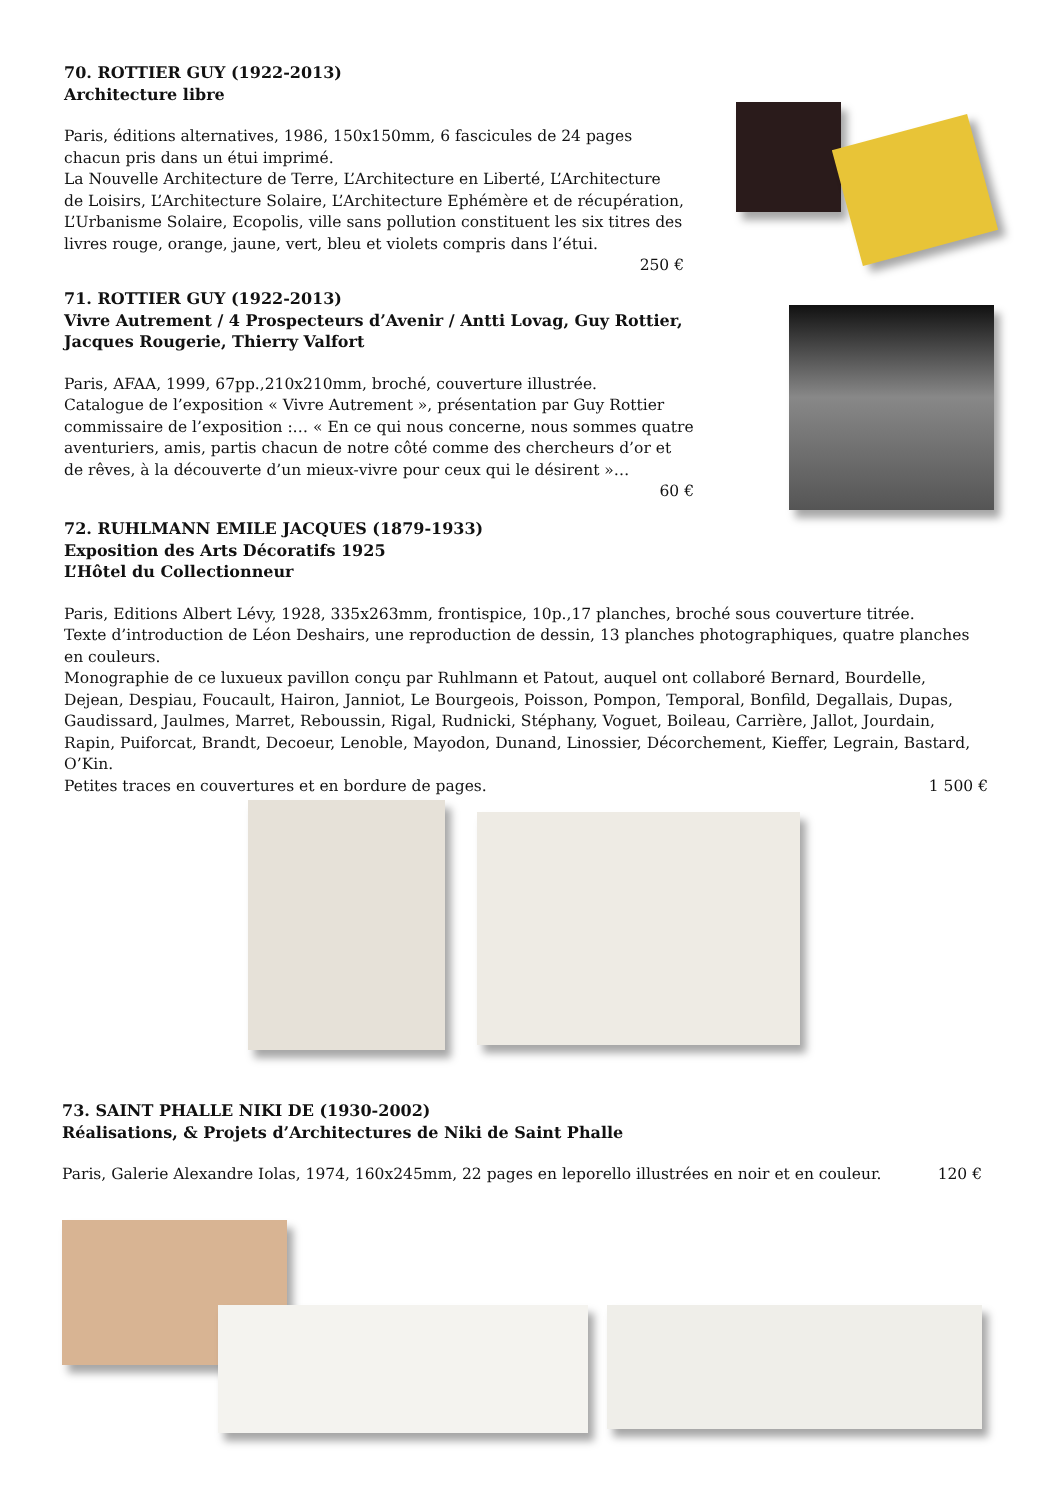70. ROTTIER GUY (1922-2013)
Architecture libre
Paris, éditions alternatives, 1986, 150x150mm, 6 fascicules de 24 pages chacun pris dans un étui imprimé.
La Nouvelle Architecture de Terre, L’Architecture en Liberté, L’Architecture de Loisirs, L’Architecture Solaire, L’Architecture Ephémère et de récupération, L’Urbanisme Solaire, Ecopolis, ville sans pollution constituent les six titres des livres rouge, orange, jaune, vert, bleu et violets compris dans l’étui.
250 €
71. ROTTIER GUY (1922-2013)
Vivre Autrement / 4 Prospecteurs d’Avenir / Antti Lovag, Guy Rottier, Jacques Rougerie, Thierry Valfort
Paris, AFAA, 1999, 67pp.,210x210mm, broché, couverture illustrée.
Catalogue de l’exposition « Vivre Autrement », présentation par Guy Rottier commissaire de l’exposition :… « En ce qui nous concerne, nous sommes quatre aventuriers, amis, partis chacun de notre côté comme des chercheurs d’or et de rêves, à la découverte d’un mieux-vivre pour ceux qui le désirent »…
60 €
72. RUHLMANN EMILE JACQUES (1879-1933)
Exposition des Arts Décoratifs 1925
L’Hôtel du Collectionneur
Paris, Editions Albert Lévy, 1928, 335x263mm, frontispice, 10p.,17 planches, broché sous couverture titrée.
Texte d’introduction de Léon Deshairs, une reproduction de dessin, 13 planches photographiques, quatre planches en couleurs.
Monographie de ce luxueux pavillon conçu par Ruhlmann et Patout, auquel ont collaboré Bernard, Bourdelle, Dejean, Despiau, Foucault, Hairon, Janniot, Le Bourgeois, Poisson, Pompon, Temporal, Bonfild, Degallais, Dupas, Gaudissard, Jaulmes, Marret, Reboussin, Rigal, Rudnicki, Stéphany, Voguet, Boileau, Carrière, Jallot, Jourdain, Rapin, Puiforcat, Brandt, Decoeur, Lenoble, Mayodon, Dunand, Linossier, Décorchement, Kieffer, Legrain, Bastard, O’Kin.
Petites traces en couvertures et en bordure de pages. 1 500 €
73. SAINT PHALLE NIKI DE (1930-2002)
Réalisations, & Projets d’Architectures de Niki de Saint Phalle
Paris, Galerie Alexandre Iolas, 1974, 160x245mm, 22 pages en leporello illustrées en noir et en couleur. 120 €